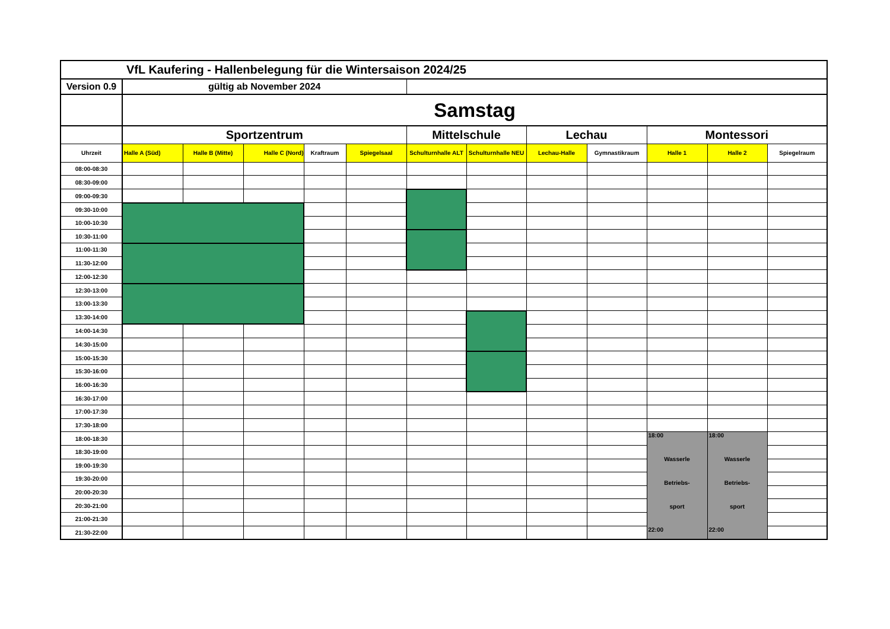| VfL Kaufering - Hallenbelegung für die Wintersaison 2024/25 | | | | | | | | | | | | |
| Version 0.9 | gültig ab November 2024 | | | | | | | | | | | |
| | Samstag | | | | | | | | | | | |
| | Sportzentrum | | | | | Mittelschule | | Lechau | | Montessori | | |
| Uhrzeit | Halle A (Süd) | Halle B (Mitte) | Halle C (Nord) | Kraftraum | Spiegelsaal | Schulturnhalle ALT | Schulturnhalle NEU | Lechau-Halle | Gymnastikraum | Halle 1 | Halle 2 | Spiegelraum |
| 08:00-08:30 | | | | | | | | | | | | |
| 08:30-09:00 | | | | | | | | | | | | |
| 09:00-09:30 | | | | | | | | | | | | |
| 09:30-10:00 | | | | | | | | | | | | |
| 10:00-10:30 | | | | | | | | | | | | |
| 10:30-11:00 | | | | | | | | | | | | |
| 11:00-11:30 | | | | | | | | | | | | |
| 11:30-12:00 | | | | | | | | | | | | |
| 12:00-12:30 | | | | | | | | | | | | |
| 12:30-13:00 | | | | | | | | | | | | |
| 13:00-13:30 | | | | | | | | | | | | |
| 13:30-14:00 | | | | | | | | | | | | |
| 14:00-14:30 | | | | | | | | | | | | |
| 14:30-15:00 | | | | | | | | | | | | |
| 15:00-15:30 | | | | | | | | | | | | |
| 15:30-16:00 | | | | | | | | | | | | |
| 16:00-16:30 | | | | | | | | | | | | |
| 16:30-17:00 | | | | | | | | | | | | |
| 17:00-17:30 | | | | | | | | | | | | |
| 17:30-18:00 | | | | | | | | | | | | |
| 18:00-18:30 | | | | | | | | | | 18:00 Wasserle Betriebs- sport 22:00 | 18:00 Wasserle Betriebs- sport 22:00 | |
| 18:30-19:00 | | | | | | | | | | | | |
| 19:00-19:30 | | | | | | | | | | | | |
| 19:30-20:00 | | | | | | | | | | | | |
| 20:00-20:30 | | | | | | | | | | | | |
| 20:30-21:00 | | | | | | | | | | | | |
| 21:00-21:30 | | | | | | | | | | | | |
| 21:30-22:00 | | | | | | | | | | | | |